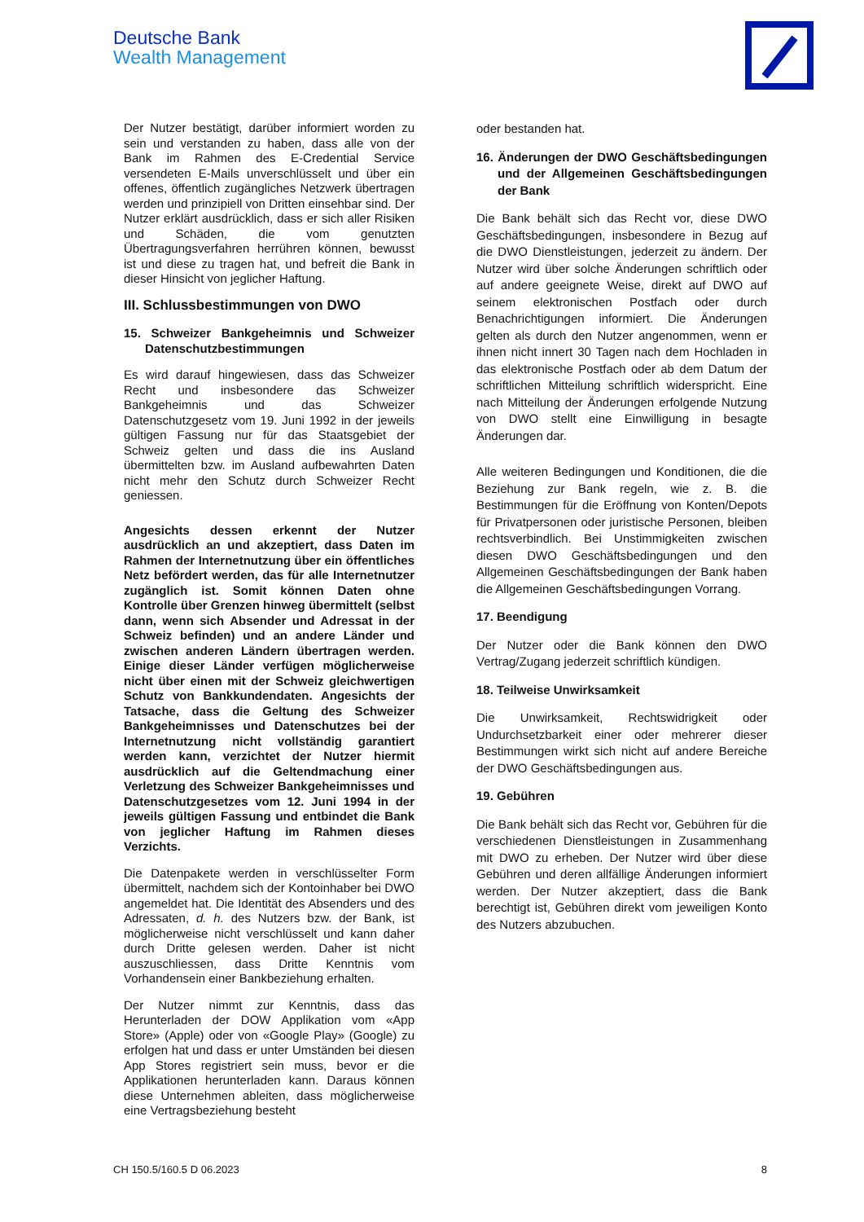Deutsche Bank
Wealth Management
Der Nutzer bestätigt, darüber informiert worden zu sein und verstanden zu haben, dass alle von der Bank im Rahmen des E-Credential Service versendeten E-Mails unverschlüsselt und über ein offenes, öffentlich zugängliches Netzwerk übertragen werden und prinzipiell von Dritten einsehbar sind. Der Nutzer erklärt ausdrücklich, dass er sich aller Risiken und Schäden, die vom genutzten Übertragungsverfahren herrühren können, bewusst ist und diese zu tragen hat, und befreit die Bank in dieser Hinsicht von jeglicher Haftung.
III. Schlussbestimmungen von DWO
15. Schweizer Bankgeheimnis und Schweizer Datenschutzbestimmungen
Es wird darauf hingewiesen, dass das Schweizer Recht und insbesondere das Schweizer Bankgeheimnis und das Schweizer Datenschutzgesetz vom 19. Juni 1992 in der jeweils gültigen Fassung nur für das Staatsgebiet der Schweiz gelten und dass die ins Ausland übermittelten bzw. im Ausland aufbewahrten Daten nicht mehr den Schutz durch Schweizer Recht geniessen.
Angesichts dessen erkennt der Nutzer ausdrücklich an und akzeptiert, dass Daten im Rahmen der Internetnutzung über ein öffentliches Netz befördert werden, das für alle Internetnutzer zugänglich ist. Somit können Daten ohne Kontrolle über Grenzen hinweg übermittelt (selbst dann, wenn sich Absender und Adressat in der Schweiz befinden) und an andere Länder und zwischen anderen Ländern übertragen werden. Einige dieser Länder verfügen möglicherweise nicht über einen mit der Schweiz gleichwertigen Schutz von Bankkundendaten. Angesichts der Tatsache, dass die Geltung des Schweizer Bankgeheimnisses und Datenschutzes bei der Internetnutzung nicht vollständig garantiert werden kann, verzichtet der Nutzer hiermit ausdrücklich auf die Geltendmachung einer Verletzung des Schweizer Bankgeheimnisses und Datenschutzgesetzes vom 12. Juni 1994 in der jeweils gültigen Fassung und entbindet die Bank von jeglicher Haftung im Rahmen dieses Verzichts.
Die Datenpakete werden in verschlüsselter Form übermittelt, nachdem sich der Kontoinhaber bei DWO angemeldet hat. Die Identität des Absenders und des Adressaten, d. h. des Nutzers bzw. der Bank, ist möglicherweise nicht verschlüsselt und kann daher durch Dritte gelesen werden. Daher ist nicht auszuschliessen, dass Dritte Kenntnis vom Vorhandensein einer Bankbeziehung erhalten.
Der Nutzer nimmt zur Kenntnis, dass das Herunterladen der DOW Applikation vom «App Store» (Apple) oder von «Google Play» (Google) zu erfolgen hat und dass er unter Umständen bei diesen App Stores registriert sein muss, bevor er die Applikationen herunterladen kann. Daraus können diese Unternehmen ableiten, dass möglicherweise eine Vertragsbeziehung besteht
oder bestanden hat.
16. Änderungen der DWO Geschäftsbedingungen und der Allgemeinen Geschäftsbedingungen der Bank
Die Bank behält sich das Recht vor, diese DWO Geschäftsbedingungen, insbesondere in Bezug auf die DWO Dienstleistungen, jederzeit zu ändern. Der Nutzer wird über solche Änderungen schriftlich oder auf andere geeignete Weise, direkt auf DWO auf seinem elektronischen Postfach oder durch Benachrichtigungen informiert. Die Änderungen gelten als durch den Nutzer angenommen, wenn er ihnen nicht innert 30 Tagen nach dem Hochladen in das elektronische Postfach oder ab dem Datum der schriftlichen Mitteilung schriftlich widerspricht. Eine nach Mitteilung der Änderungen erfolgende Nutzung von DWO stellt eine Einwilligung in besagte Änderungen dar.
Alle weiteren Bedingungen und Konditionen, die die Beziehung zur Bank regeln, wie z. B. die Bestimmungen für die Eröffnung von Konten/Depots für Privatpersonen oder juristische Personen, bleiben rechtsverbindlich. Bei Unstimmigkeiten zwischen diesen DWO Geschäftsbedingungen und den Allgemeinen Geschäftsbedingungen der Bank haben die Allgemeinen Geschäftsbedingungen Vorrang.
17. Beendigung
Der Nutzer oder die Bank können den DWO Vertrag/Zugang jederzeit schriftlich kündigen.
18. Teilweise Unwirksamkeit
Die Unwirksamkeit, Rechtswidrigkeit oder Undurchsetzbarkeit einer oder mehrerer dieser Bestimmungen wirkt sich nicht auf andere Bereiche der DWO Geschäftsbedingungen aus.
19. Gebühren
Die Bank behält sich das Recht vor, Gebühren für die verschiedenen Dienstleistungen in Zusammenhang mit DWO zu erheben. Der Nutzer wird über diese Gebühren und deren allfällige Änderungen informiert werden. Der Nutzer akzeptiert, dass die Bank berechtigt ist, Gebühren direkt vom jeweiligen Konto des Nutzers abzubuchen.
CH 150.5/160.5 D 06.2023 8